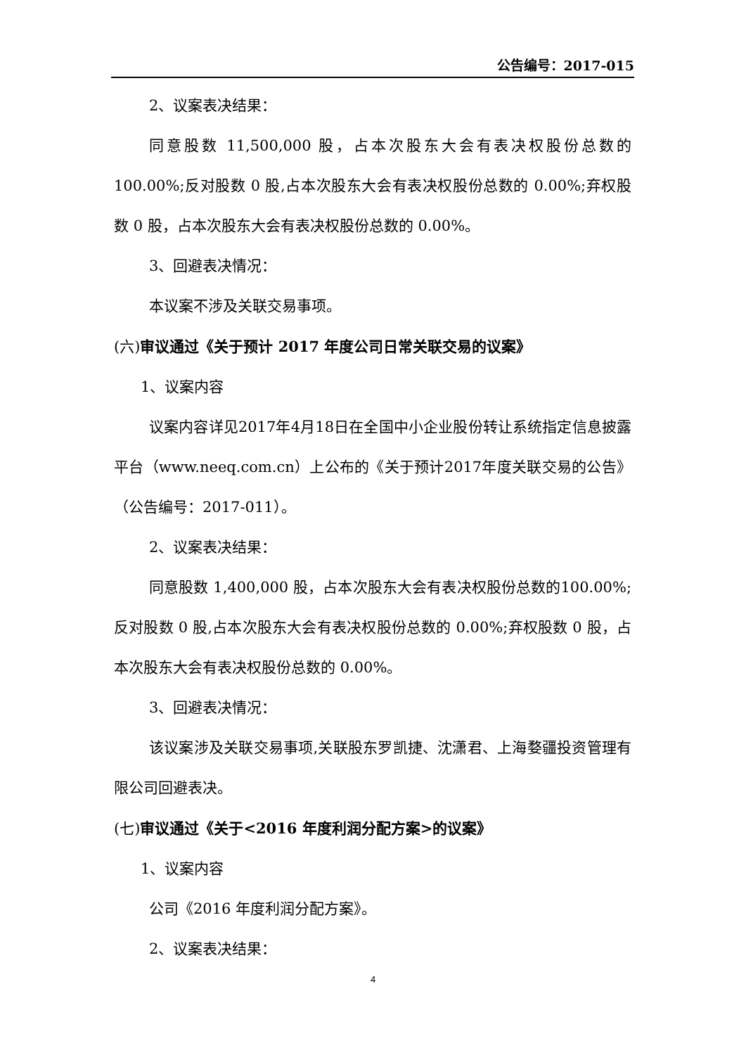公告编号：2017-015
2、议案表决结果：
同意股数 11,500,000 股，占本次股东大会有表决权股份总数的100.00%;反对股数 0 股,占本次股东大会有表决权股份总数的 0.00%;弃权股数 0 股，占本次股东大会有表决权股份总数的 0.00%。
3、回避表决情况：
本议案不涉及关联交易事项。
(六)审议通过《关于预计 2017 年度公司日常关联交易的议案》
1、议案内容
议案内容详见2017年4月18日在全国中小企业股份转让系统指定信息披露平台（www.neeq.com.cn）上公布的《关于预计2017年度关联交易的公告》（公告编号：2017-011）。
2、议案表决结果：
同意股数 1,400,000 股，占本次股东大会有表决权股份总数的100.00%;反对股数 0 股,占本次股东大会有表决权股份总数的 0.00%;弃权股数 0 股，占本次股东大会有表决权股份总数的 0.00%。
3、回避表决情况：
该议案涉及关联交易事项,关联股东罗凯捷、沈潇君、上海婺疆投资管理有限公司回避表决。
(七)审议通过《关于<2016 年度利润分配方案>的议案》
1、议案内容
公司《2016 年度利润分配方案》。
2、议案表决结果：
4